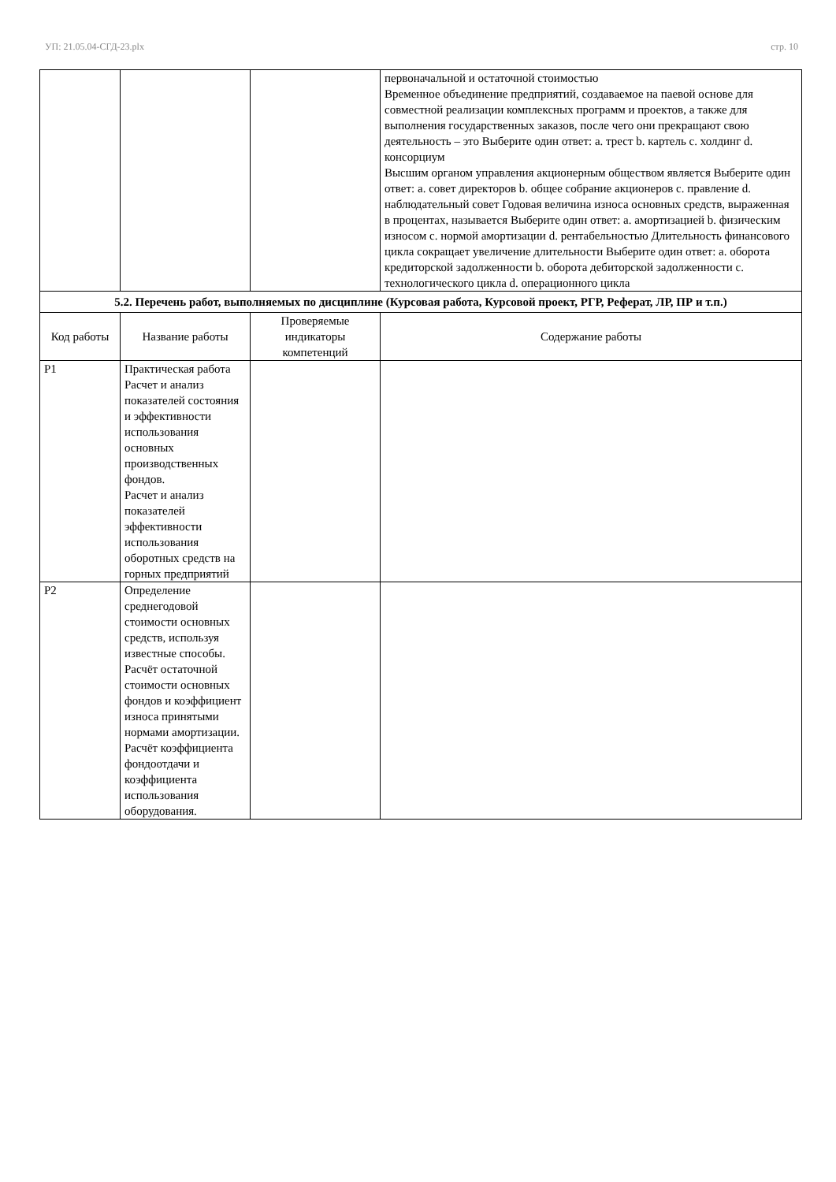УП: 21.05.04-СГД-23.plx стр. 10
| | | | первоначальной и остаточной стоимостью Временное объединение предприятий, создаваемое на паевой основе для совместной реализации комплексных программ и проектов, а также для выполнения государственных заказов, после чего они прекращают свою деятельность – это Выберите один ответ: a. трест b. картель c. холдинг d. консорциум Высшим органом управления акционерным обществом является Выберите один ответ: a. совет директоров b. общее собрание акционеров c. правление d. наблюдательный совет Годовая величина износа основных средств, выраженная в процентах, называется Выберите один ответ: a. амортизацией b. физическим износом c. нормой амортизации d. рентабельностью Длительность финансового цикла сокращает увеличение длительности Выберите один ответ: a. оборота кредиторской задолженности b. оборота дебиторской задолженности c. технологического цикла d. операционного цикла |
| 5.2. Перечень работ, выполняемых по дисциплине (Курсовая работа, Курсовой проект, РГР, Реферат, ЛР, ПР и т.п.) | | | |
| Код работы | Название работы | Проверяемые индикаторы компетенций | Содержание работы |
| P1 | Практическая работа Расчет и анализ показателей состояния и эффективности использования основных производственных фондов. Расчет и анализ показателей эффективности использования оборотных средств на горных предприятий | | |
| P2 | Определение среднегодовой стоимости основных средств, используя известные способы. Расчёт остаточной стоимости основных фондов и коэффициент износа принятыми нормами амортизации. Расчёт коэффициента фондоотдачи и коэффициента использования оборудования. | | |